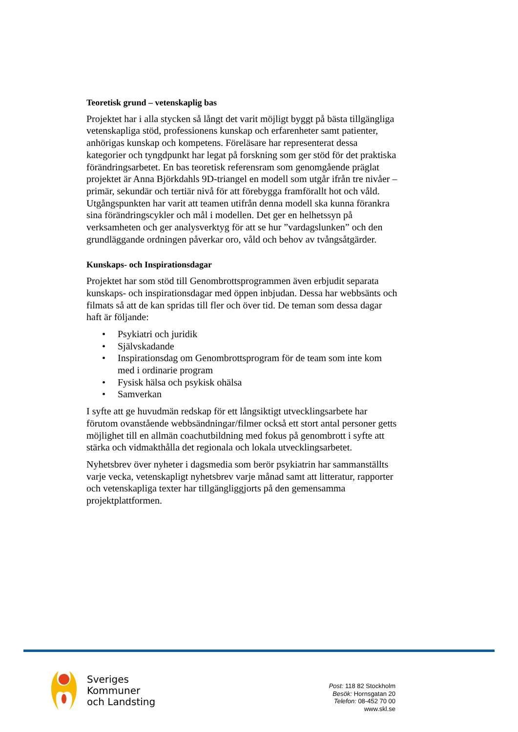Teoretisk grund – vetenskaplig bas
Projektet har i alla stycken så långt det varit möjligt byggt på bästa tillgängliga vetenskapliga stöd, professionens kunskap och erfarenheter samt patienter, anhörigas kunskap och kompetens. Föreläsare har representerat dessa kategorier och tyngdpunkt har legat på forskning som ger stöd för det praktiska förändringsarbetet. En bas teoretisk referensram som genomgående präglat projektet är Anna Björkdahls 9D-triangel en modell som utgår ifrån tre nivåer – primär, sekundär och tertiär nivå för att förebygga framförallt hot och våld. Utgångspunkten har varit att teamen utifrån denna modell ska kunna förankra sina förändringscykler och mål i modellen. Det ger en helhetssyn på verksamheten och ger analysverktyg för att se hur ”vardagslunken” och den grundläggande ordningen påverkar oro, våld och behov av tvångsåtgärder.
Kunskaps- och Inspirationsdagar
Projektet har som stöd till Genombrottsprogrammen även erbjudit separata kunskaps- och inspirationsdagar med öppen inbjudan. Dessa har webbsänts och filmats så att de kan spridas till fler och över tid. De teman som dessa dagar haft är följande:
• Psykiatri och juridik
• Självskadande
• Inspirationsdag om Genombrottsprogram för de team som inte kom med i ordinarie program
• Fysisk hälsa och psykisk ohälsa
• Samverkan
I syfte att ge huvudmän redskap för ett långsiktigt utvecklingsarbete har förutom ovanstående webbsändningar/filmer också ett stort antal personer getts möjlighet till en allmän coachutbildning med fokus på genombrott i syfte att stärka och vidmakthålla det regionala och lokala utvecklingsarbetet.
Nyhetsbrev över nyheter i dagsmedia som berör psykiatrin har sammanställts varje vecka, vetenskapligt nyhetsbrev varje månad samt att litteratur, rapporter och vetenskapliga texter har tillgängliggjorts på den gemensamma projektplattformen.
Sveriges
Kommuner
och Landsting
Post: 118 82 Stockholm
Besök: Hornsgatan 20
Telefon: 08-452 70 00
www.skl.se